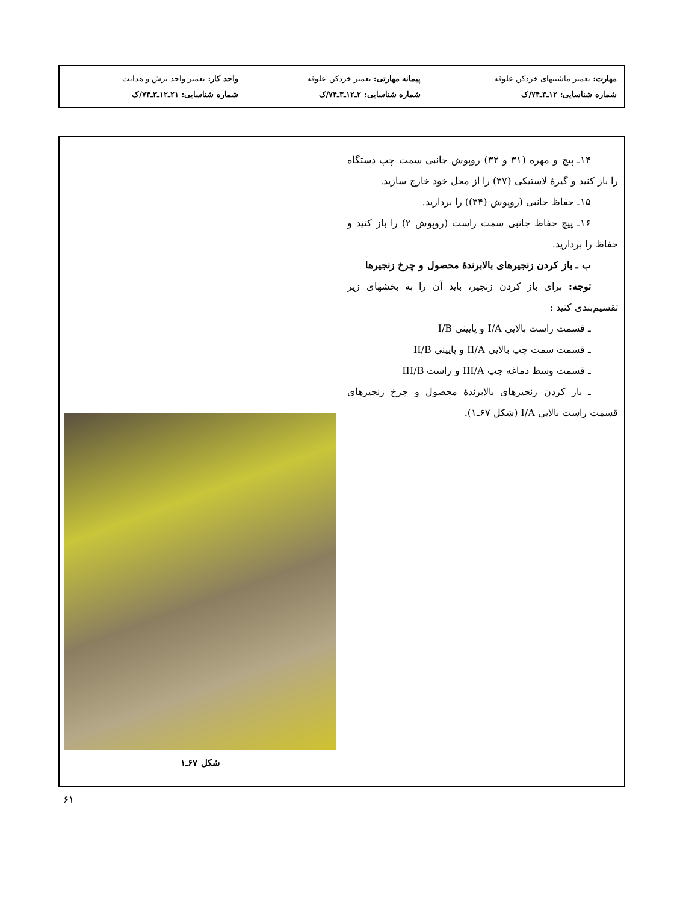| مهارت: تعمیر ماشینهای خردکن علوفه شماره شناسایی: ۱۲ـ۳ـ۷۴/ک | پیمانه مهارتی: تعمیر خردکن علوفه شماره شناسایی: ۲ـ۱۲ـ۳ـ۷۴/ک | واحد کار: تعمیر واحد برش و هدایت شماره شناسایی: ۲۱ـ۱۲ـ۳ـ۷۴/ک |
۱۴ـ پیچ و مهره (۳۱ و ۳۲) روپوش جانبی سمت چپ دستگاه را باز کنید و گیرهٔ لاستیکی (۳۷) را از محل خود خارج سازید.
۱۵ـ حفاظ جانبی (روپوش (۳۴)) را بردارید.
۱۶ـ پیچ حفاظ جانبی سمت راست (روپوش ۲) را باز کنید و حفاظ را بردارید.
ب ـ باز کردن زنجیرهای بالابرندهٔ محصول و چرخ زنجیرها
توجه: برای باز کردن زنجیر، باید آن را به بخشهای زیر تقسیم‌بندی کنید :
ـ قسمت راست بالایی I/A و پایینی I/B
ـ قسمت سمت چپ بالایی II/A و پایینی II/B
ـ قسمت وسط دماغه چپ III/A و راست III/B
ـ باز کردن زنجیرهای بالابرندهٔ محصول و چرخ زنجیرهای قسمت راست بالایی I/A (شکل ۶۷ـ۱).
شکل ۶۷ـ۱
۶۱